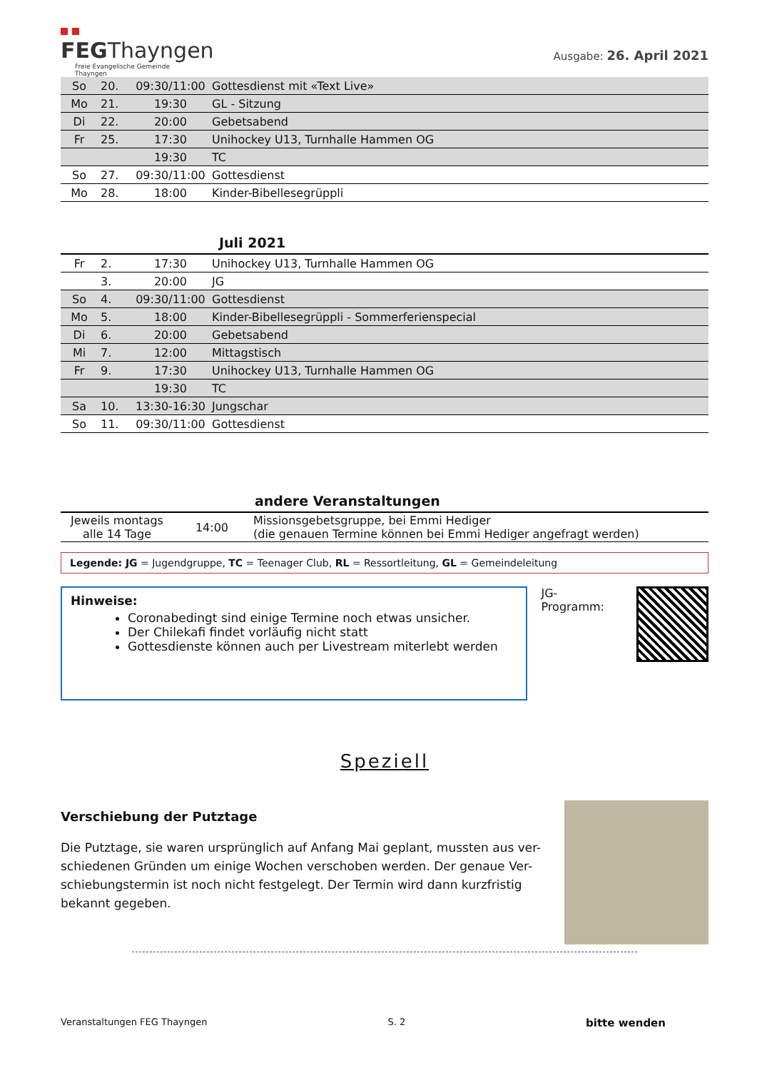FEGThayngen
Freie Evangelische Gemeinde
Thayngen
Ausgabe: 26. April 2021
| So | 20. | 09:30/11:00 | Gottesdienst mit «Text Live» |
| Mo | 21. | 19:30 | GL - Sitzung |
| Di | 22. | 20:00 | Gebetsabend |
| Fr | 25. | 17:30 | Unihockey U13, Turnhalle Hammen OG |
| | | 19:30 | TC |
| So | 27. | 09:30/11:00 | Gottesdienst |
| Mo | 28. | 18:00 | Kinder-Bibellesegrüppli |
Juli 2021
| Fr | 2. | 17:30 | Unihockey U13, Turnhalle Hammen OG |
| | 3. | 20:00 | JG |
| So | 4. | 09:30/11:00 | Gottesdienst |
| Mo | 5. | 18:00 | Kinder-Bibellesegrüppli - Sommerferienspecial |
| Di | 6. | 20:00 | Gebetsabend |
| Mi | 7. | 12:00 | Mittagstisch |
| Fr | 9. | 17:30 | Unihockey U13, Turnhalle Hammen OG |
| | | 19:30 | TC |
| Sa | 10. | 13:30-16:30 | Jungschar |
| So | 11. | 09:30/11:00 | Gottesdienst |
andere Veranstaltungen
| Jeweils montags alle 14 Tage | 14:00 | Missionsgebetsgruppe, bei Emmi Hediger (die genauen Termine können bei Emmi Hediger angefragt werden) |
Legende: JG = Jugendgruppe, TC = Teenager Club, RL = Ressortleitung, GL = Gemeindeleitung
Hinweise:
Coronabedingt sind einige Termine noch etwas unsicher.
Der Chilekafi findet vorläufig nicht statt
Gottesdienste können auch per Livestream miterlebt werden
JG-
Programm:
Speziell
Verschiebung der Putztage
Die Putztage, sie waren ursprünglich auf Anfang Mai geplant, mussten aus ver-schiedenen Gründen um einige Wochen verschoben werden. Der genaue Ver-schiebungstermin ist noch nicht festgelegt. Der Termin wird dann kurzfristig bekannt gegeben.
Veranstaltungen FEG Thayngen S. 2 bitte wenden